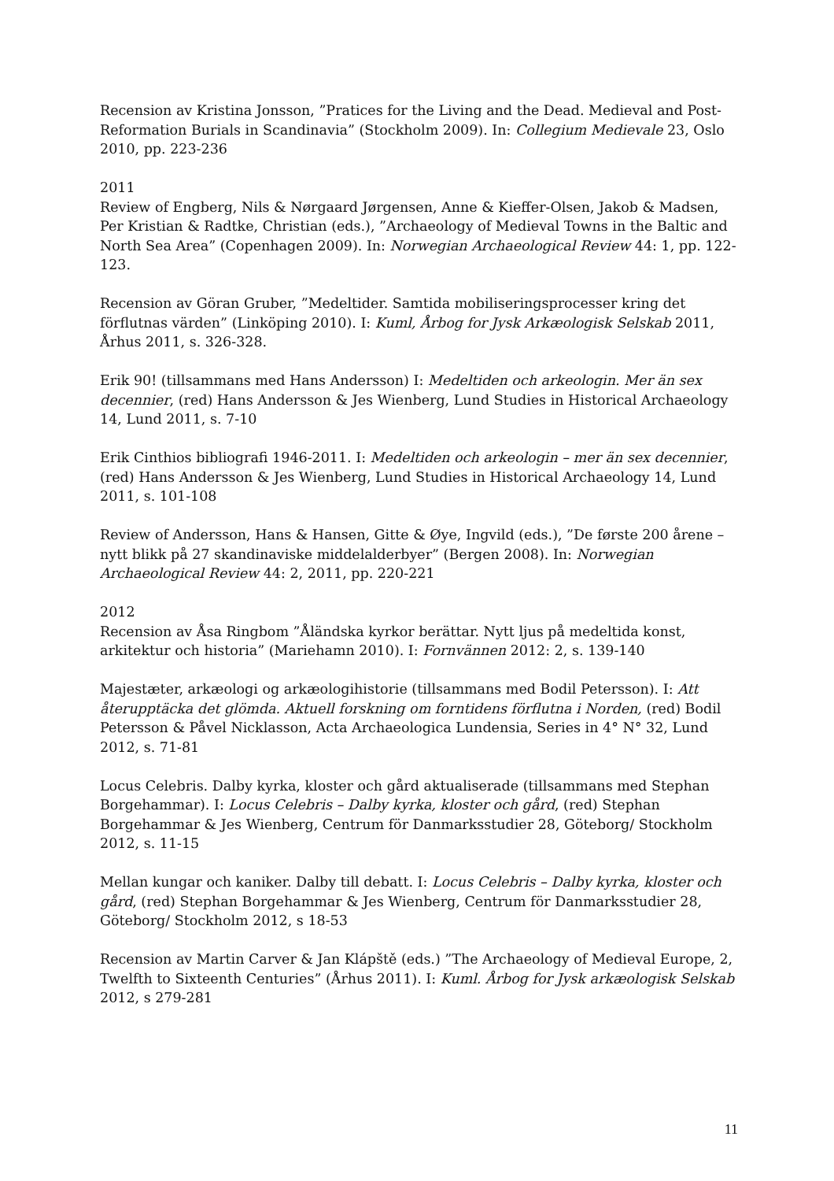Recension av Kristina Jonsson, ”Pratices for the Living and the Dead. Medieval and Post-Reformation Burials in Scandinavia” (Stockholm 2009). In: Collegium Medievale 23, Oslo 2010, pp. 223-236
2011
Review of Engberg, Nils & Nørgaard Jørgensen, Anne & Kieffer-Olsen, Jakob & Madsen, Per Kristian & Radtke, Christian (eds.), ”Archaeology of Medieval Towns in the Baltic and North Sea Area” (Copenhagen 2009). In: Norwegian Archaeological Review 44: 1, pp. 122-123.
Recension av Göran Gruber, ”Medeltider. Samtida mobiliseringsprocesser kring det förflutnas värden” (Linköping 2010). I: Kuml, Årbog for Jysk Arkæologisk Selskab 2011, Århus 2011, s. 326-328.
Erik 90! (tillsammans med Hans Andersson) I: Medeltiden och arkeologin. Mer än sex decennier, (red) Hans Andersson & Jes Wienberg, Lund Studies in Historical Archaeology 14, Lund 2011, s. 7-10
Erik Cinthios bibliografi 1946-2011. I: Medeltiden och arkeologin – mer än sex decennier, (red) Hans Andersson & Jes Wienberg, Lund Studies in Historical Archaeology 14, Lund 2011, s. 101-108
Review of Andersson, Hans & Hansen, Gitte & Øye, Ingvild (eds.), ”De første 200 årene – nytt blikk på 27 skandinaviske middelalderbyer” (Bergen 2008). In: Norwegian Archaeological Review 44: 2, 2011, pp. 220-221
2012
Recension av Åsa Ringbom ”Åländska kyrkor berättar. Nytt ljus på medeltida konst, arkitektur och historia” (Mariehamn 2010). I: Fornvännen 2012: 2, s. 139-140
Majestæter, arkæologi og arkæologihistorie (tillsammans med Bodil Petersson). I: Att återupptäcka det glömda. Aktuell forskning om forntidens förflutna i Norden, (red) Bodil Petersson & Påvel Nicklasson, Acta Archaeologica Lundensia, Series in 4° N° 32, Lund 2012, s. 71-81
Locus Celebris. Dalby kyrka, kloster och gård aktualiserade (tillsammans med Stephan Borgehammar). I: Locus Celebris – Dalby kyrka, kloster och gård, (red) Stephan Borgehammar & Jes Wienberg, Centrum för Danmarksstudier 28, Göteborg/ Stockholm 2012, s. 11-15
Mellan kungar och kaniker. Dalby till debatt. I: Locus Celebris – Dalby kyrka, kloster och gård, (red) Stephan Borgehammar & Jes Wienberg, Centrum för Danmarksstudier 28, Göteborg/ Stockholm 2012, s 18-53
Recension av Martin Carver & Jan Klápště (eds.) ”The Archaeology of Medieval Europe, 2, Twelfth to Sixteenth Centuries” (Århus 2011). I: Kuml. Årbog for Jysk arkæologisk Selskab 2012, s 279-281
11